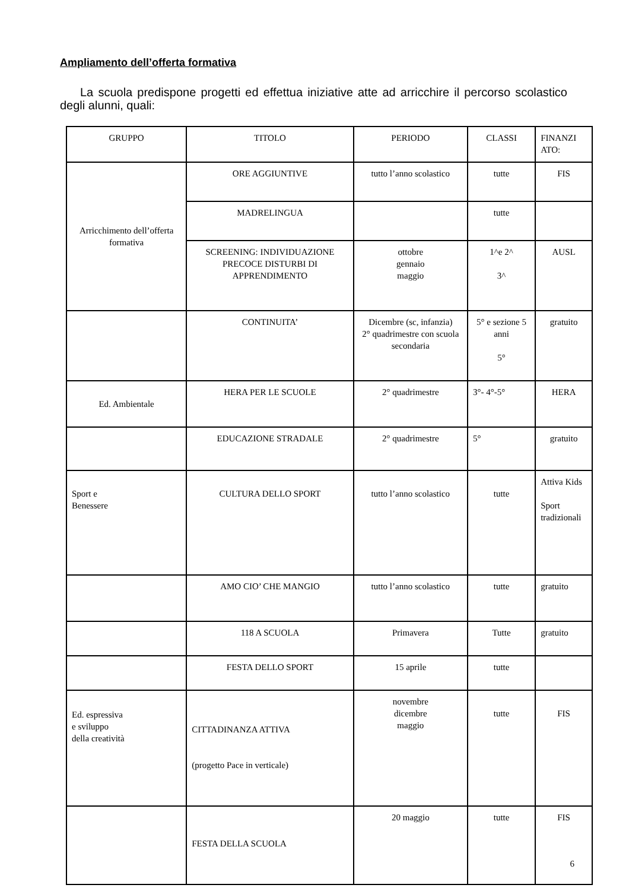Ampliamento dell’offerta formativa
La scuola predispone progetti ed effettua iniziative atte ad arricchire il percorso scolastico degli alunni, quali:
| GRUPPO | TITOLO | PERIODO | CLASSI | FINANZI ATO: |
| --- | --- | --- | --- | --- |
| Arricchimento dell’offerta formativa | ORE AGGIUNTIVE | tutto l’anno scolastico | tutte | FIS |
| | MADRELINGUA | | tutte | |
| | SCREENING: INDIVIDUAZIONE PRECOCE DISTURBI DI APPRENDIMENTO | ottobre gennaio maggio | 1^e 2^ 3^ | AUSL |
| | CONTINUITA’ | Dicembre (sc, infanzia) 2° quadrimestre con scuola secondaria | 5° e sezione 5 anni 5° | gratuito |
| Ed. Ambientale | HERA PER LE SCUOLE | 2° quadrimestre | 3°- 4°-5° | HERA |
| | EDUCAZIONE STRADALE | 2° quadrimestre | 5° | gratuito |
| Sport e Benessere | CULTURA DELLO SPORT | tutto l’anno scolastico | tutte | Attiva Kids Sport tradizionali |
| | AMO CIO’ CHE MANGIO | tutto l’anno scolastico | tutte | gratuito |
| | 118 A SCUOLA | Primavera | Tutte | gratuito |
| | FESTA DELLO SPORT | 15 aprile | tutte | |
| Ed. espressiva e sviluppo della creatività | CITTADINANZA ATTIVA (progetto Pace in verticale) | novembre dicembre maggio | tutte | FIS |
| | FESTA DELLA SCUOLA | 20 maggio | tutte | FIS |
6